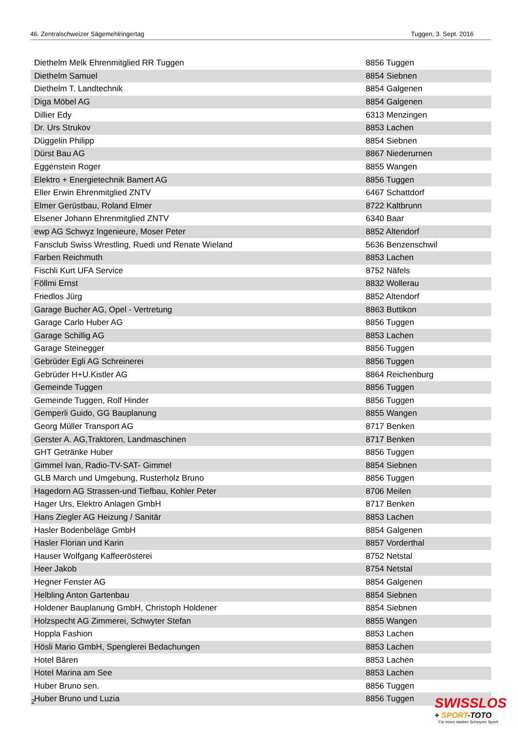46. Zentralschweizer Sägemehlringertag Tuggen, 3. Sept. 2016
| Diethelm Melk Ehrenmitglied RR Tuggen | 8856 Tuggen |
| Diethelm Samuel | 8854 Siebnen |
| Diethelm T. Landtechnik | 8854 Galgenen |
| Diga Möbel AG | 8854 Galgenen |
| Dillier Edy | 6313 Menzingen |
| Dr. Urs Strukov | 8853 Lachen |
| Düggelin Philipp | 8854 Siebnen |
| Dürst Bau AG | 8867 Niederurnen |
| Eggenstein Roger | 8855 Wangen |
| Elektro + Energietechnik Bamert AG | 8856 Tuggen |
| Eller Erwin Ehrenmitglied ZNTV | 6467 Schattdorf |
| Elmer Gerüstbau, Roland Elmer | 8722 Kaltbrunn |
| Elsener Johann Ehrenmitglied ZNTV | 6340 Baar |
| ewp AG Schwyz Ingenieure, Moser Peter | 8852 Altendorf |
| Fansclub Swiss Wrestling, Ruedi und Renate Wieland | 5636 Benzenschwil |
| Farben Reichmuth | 8853 Lachen |
| Fischli Kurt UFA Service | 8752 Näfels |
| Föllmi Ernst | 8832 Wollerau |
| Friedlos Jürg | 8852 Altendorf |
| Garage Bucher AG, Opel - Vertretung | 8863 Buttikon |
| Garage Carlo Huber AG | 8856 Tuggen |
| Garage Schillig AG | 8853 Lachen |
| Garage Steinegger | 8856 Tuggen |
| Gebrüder Egli AG Schreinerei | 8856 Tuggen |
| Gebrüder H+U.Kistler AG | 8864 Reichenburg |
| Gemeinde Tuggen | 8856 Tuggen |
| Gemeinde Tuggen, Rolf Hinder | 8856 Tuggen |
| Gemperli Guido, GG Bauplanung | 8855 Wangen |
| Georg Müller Transport AG | 8717 Benken |
| Gerster A. AG,Traktoren, Landmaschinen | 8717 Benken |
| GHT Getränke Huber | 8856 Tuggen |
| Gimmel Ivan, Radio-TV-SAT- Gimmel | 8854 Siebnen |
| GLB March und Umgebung, Rusterholz Bruno | 8856 Tuggen |
| Hagedorn AG Strassen-und Tiefbau, Kohler Peter | 8706 Meilen |
| Hager Urs, Elektro Anlagen GmbH | 8717 Benken |
| Hans Ziegler AG Heizung / Sanitär | 8853 Lachen |
| Hasler Bodenbeläge GmbH | 8854 Galgenen |
| Hasler Florian und Karin | 8857 Vorderthal |
| Hauser Wolfgang Kaffeerösterei | 8752 Netstal |
| Heer Jakob | 8754 Netstal |
| Hegner Fenster AG | 8854 Galgenen |
| Helbling Anton Gartenbau | 8854 Siebnen |
| Holdener Bauplanung GmbH, Christoph Holdener | 8854 Siebnen |
| Holzspecht AG Zimmerei, Schwyter Stefan | 8855 Wangen |
| Hoppla Fashion | 8853 Lachen |
| Hösli Mario GmbH, Spenglerei Bedachungen | 8853 Lachen |
| Hotel Bären | 8853 Lachen |
| Hotel Marina am See | 8853 Lachen |
| Huber Bruno sen. | 8856 Tuggen |
| Huber Bruno und Luzia | 8856 Tuggen |
2
SWISSLOS
+ SPORT-TOTO
Für einen starken Schwyzer Sport!